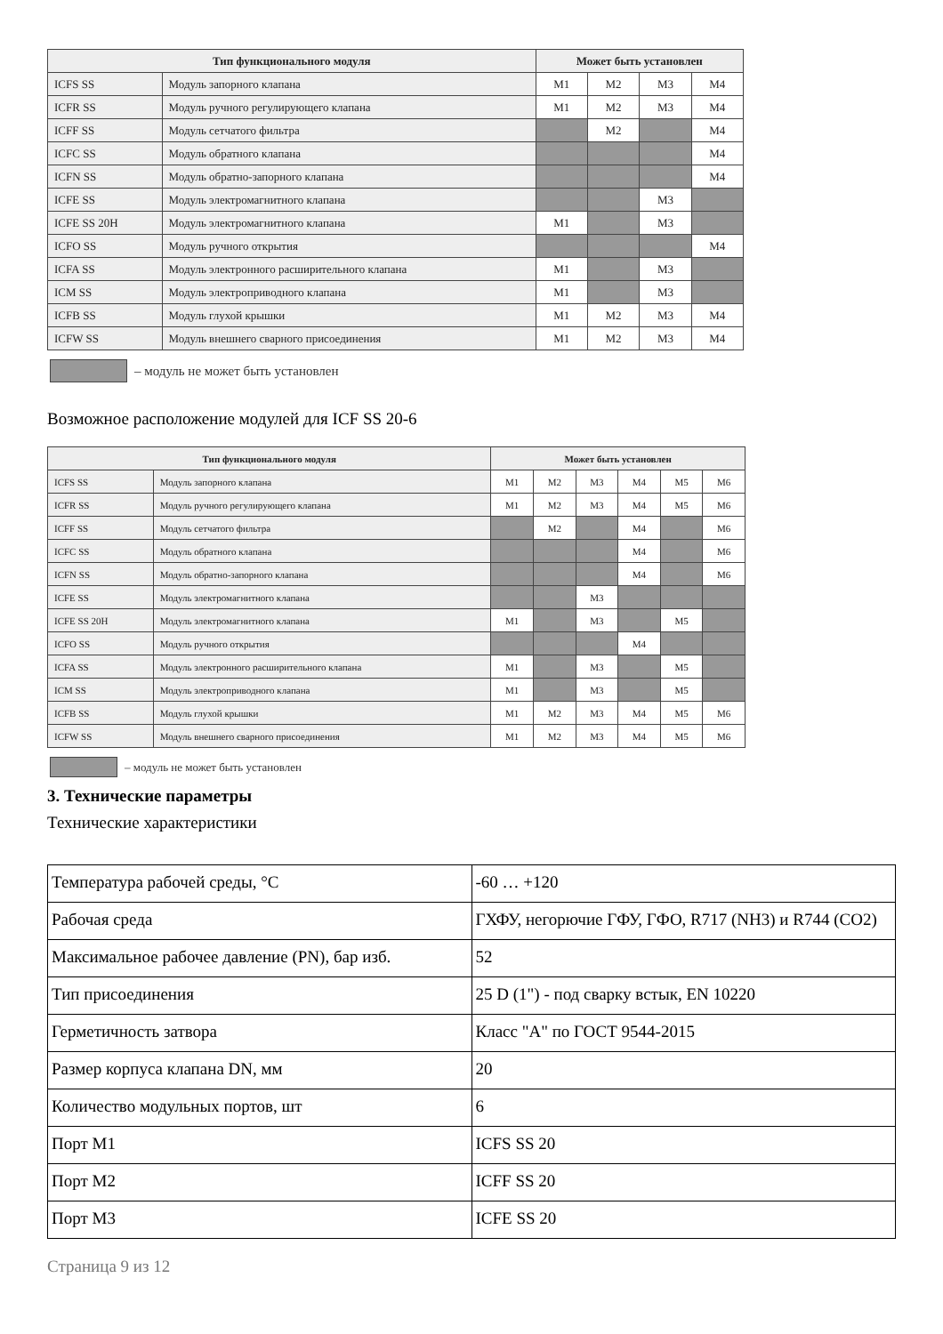| Тип функционального модуля | | Может быть установлен | | | |
| --- | --- | --- | --- | --- | --- |
| ICFS SS | Модуль запорного клапана | M1 | M2 | M3 | M4 |
| ICFR SS | Модуль ручного регулирующего клапана | M1 | M2 | M3 | M4 |
| ICFF SS | Модуль сетчатого фильтра | | M2 | | M4 |
| ICFC SS | Модуль обратного клапана | | | | M4 |
| ICFN SS | Модуль обратно-запорного клапана | | | | M4 |
| ICFE SS | Модуль электромагнитного клапана | | | M3 | |
| ICFE SS 20H | Модуль электромагнитного клапана | M1 | | M3 | |
| ICFO SS | Модуль ручного открытия | | | | M4 |
| ICFA SS | Модуль электронного расширительного клапана | M1 | | M3 | |
| ICM SS | Модуль электроприводного клапана | M1 | | M3 | |
| ICFB SS | Модуль глухой крышки | M1 | M2 | M3 | M4 |
| ICFW SS | Модуль внешнего сварного присоединения | M1 | M2 | M3 | M4 |
– модуль не может быть установлен
Возможное расположение модулей для ICF SS 20-6
| Тип функционального модуля | | Может быть установлен | | | | | |
| --- | --- | --- | --- | --- | --- | --- | --- |
| ICFS SS | Модуль запорного клапана | M1 | M2 | M3 | M4 | M5 | M6 |
| ICFR SS | Модуль ручного регулирующего клапана | M1 | M2 | M3 | M4 | M5 | M6 |
| ICFF SS | Модуль сетчатого фильтра | | M2 | | M4 | | M6 |
| ICFC SS | Модуль обратного клапана | | | | M4 | | M6 |
| ICFN SS | Модуль обратно-запорного клапана | | | | M4 | | M6 |
| ICFE SS | Модуль электромагнитного клапана | | | M3 | | | |
| ICFE SS 20H | Модуль электромагнитного клапана | M1 | | M3 | | M5 | |
| ICFO SS | Модуль ручного открытия | | | | M4 | | |
| ICFA SS | Модуль электронного расширительного клапана | M1 | | M3 | | M5 | |
| ICM SS | Модуль электроприводного клапана | M1 | | M3 | | M5 | |
| ICFB SS | Модуль глухой крышки | M1 | M2 | M3 | M4 | M5 | M6 |
| ICFW SS | Модуль внешнего сварного присоединения | M1 | M2 | M3 | M4 | M5 | M6 |
– модуль не может быть установлен
3. Технические параметры
Технические характеристики
| Температура рабочей среды, °С | -60 … +120 |
| Рабочая среда | ГХФУ, негорючие ГФУ, ГФО, R717 (NH3) и R744 (CO2) |
| Максимальное рабочее давление (PN), бар изб. | 52 |
| Тип присоединения | 25 D (1") - под сварку встык, EN 10220 |
| Герметичность затвора | Класс "А" по ГОСТ 9544-2015 |
| Размер корпуса клапана DN, мм | 20 |
| Количество модульных портов, шт | 6 |
| Порт M1 | ICFS SS 20 |
| Порт M2 | ICFF SS 20 |
| Порт M3 | ICFE SS 20 |
Страница 9 из 12